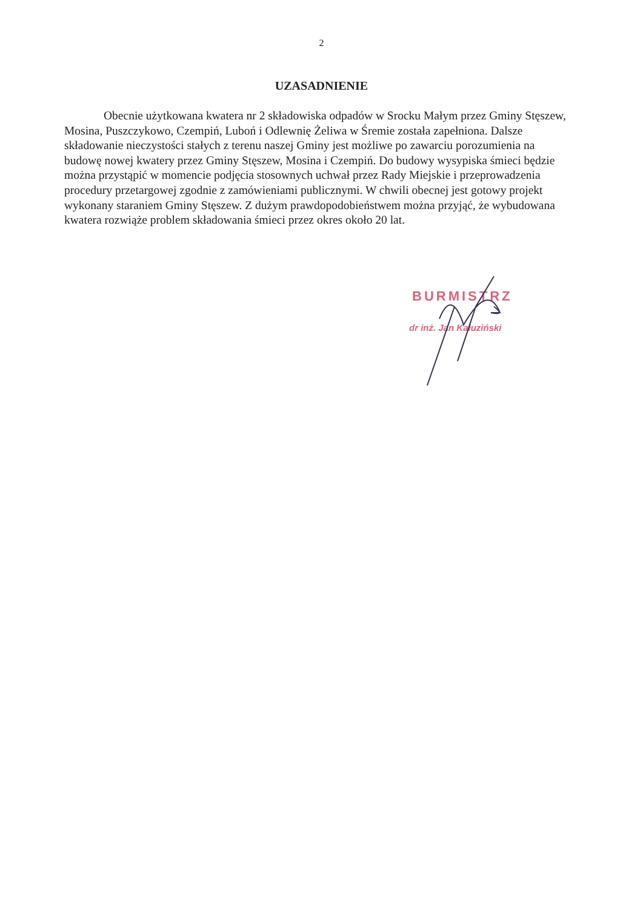2
UZASADNIENIE
Obecnie użytkowana kwatera nr 2 składowiska odpadów w Srocku Małym przez Gminy Stęszew, Mosina, Puszczykowo, Czempiń, Luboń i Odlewnię Żeliwa w Śremie została zapełniona. Dalsze składowanie nieczystości stałych z terenu naszej Gminy jest możliwe po zawarciu porozumienia na budowę nowej kwatery przez Gminy Stęszew, Mosina i Czempiń. Do budowy wysypiska śmieci będzie można przystąpić w momencie podjęcia stosownych uchwał przez Rady Miejskie i przeprowadzenia procedury przetargowej zgodnie z zamówieniami publicznymi. W chwili obecnej jest gotowy projekt wykonany staraniem Gminy Stęszew. Z dużym prawdopodobieństwem można przyjąć, że wybudowana kwatera rozwiąże problem składowania śmieci przez okres około 20 lat.
BURMISTRZ
dr inż. Jan Kałuziński